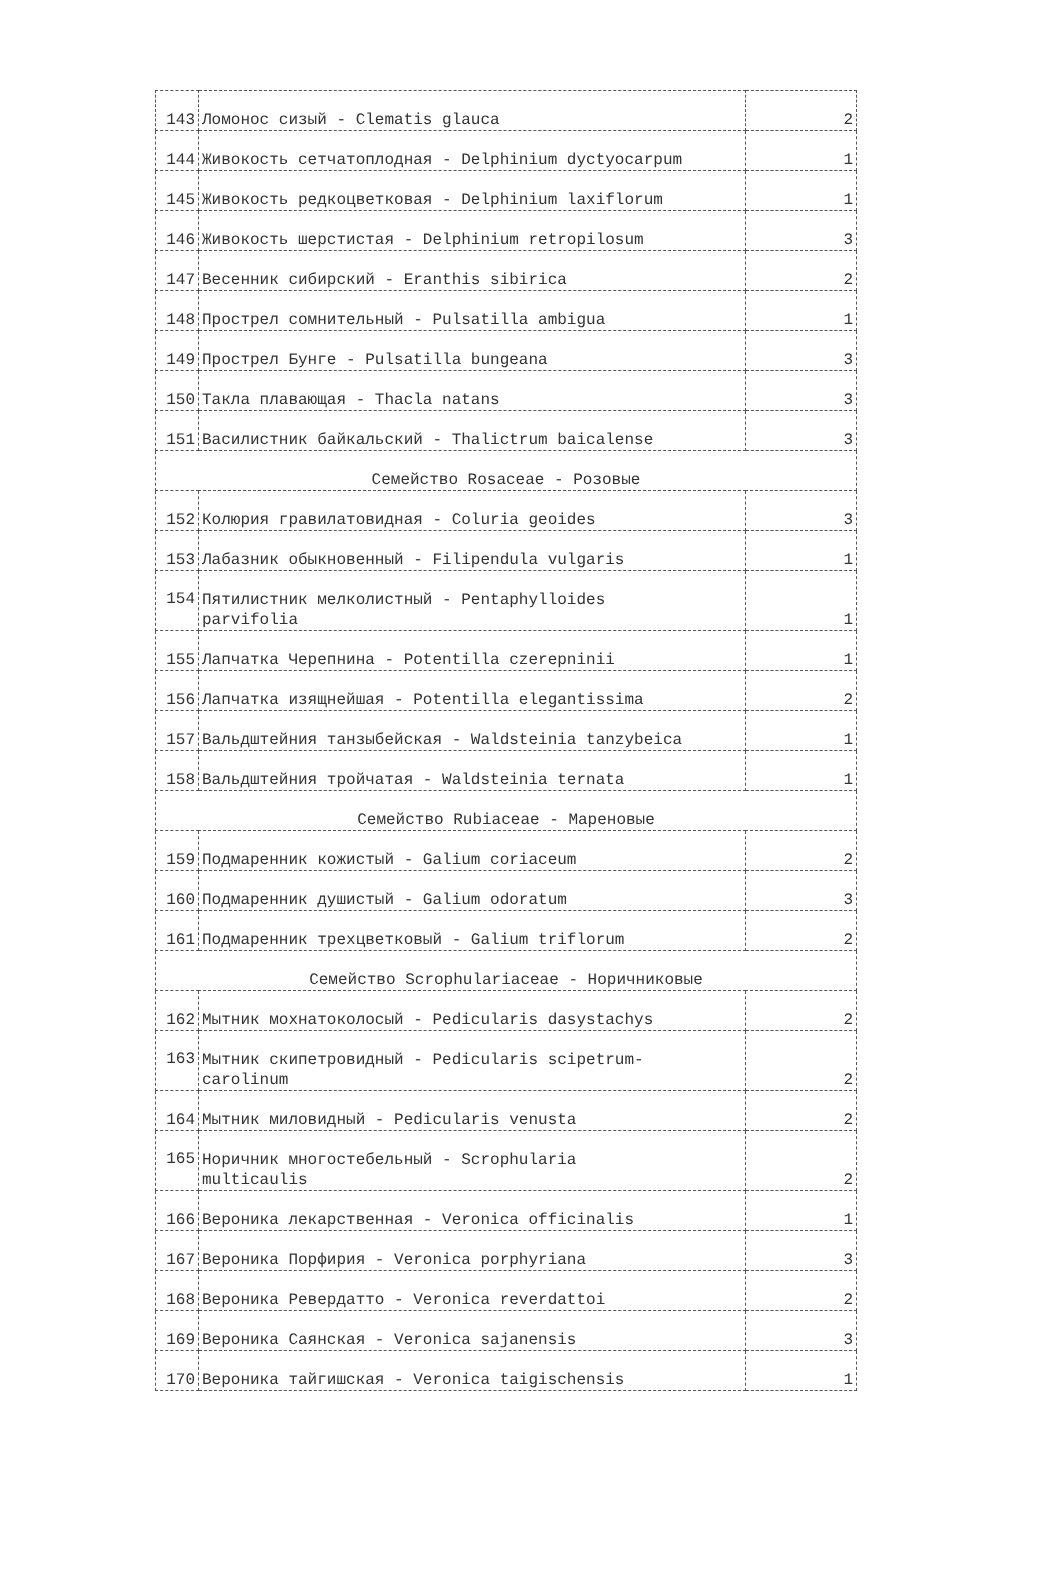| 143 | Ломонос сизый - Clematis glauca | 2 |
| 144 | Живокость сетчатоплодная - Delphinium dyctyocarpum | 1 |
| 145 | Живокость редкоцветковая - Delphinium laxiflorum | 1 |
| 146 | Живокость шерстистая - Delphinium retropilosum | 3 |
| 147 | Весенник сибирский - Eranthis sibirica | 2 |
| 148 | Прострел сомнительный - Pulsatilla ambigua | 1 |
| 149 | Прострел Бунге - Pulsatilla bungeana | 3 |
| 150 | Такла плавающая - Thacla natans | 3 |
| 151 | Василистник байкальский - Thalictrum baicalense | 3 |
| Семейство Rosaceae - Розовые | | |
| 152 | Колюрия гравилатовидная - Coluria geoides | 3 |
| 153 | Лабазник обыкновенный - Filipendula vulgaris | 1 |
| 154 | Пятилистник мелколистный - Pentaphylloides parvifolia | 1 |
| 155 | Лапчатка Черепнина - Potentilla czerepninii | 1 |
| 156 | Лапчатка изящнейшая - Potentilla elegantissima | 2 |
| 157 | Вальдштейния танзыбейская - Waldsteinia tanzybeica | 1 |
| 158 | Вальдштейния тройчатая - Waldsteinia ternata | 1 |
| Семейство Rubiaceae - Мареновые | | |
| 159 | Подмаренник кожистый - Galium coriaceum | 2 |
| 160 | Подмаренник душистый - Galium odoratum | 3 |
| 161 | Подмаренник трехцветковый - Galium triflorum | 2 |
| Семейство Scrophulariaceae - Норичниковые | | |
| 162 | Мытник мохнатоколосый - Pedicularis dasystachys | 2 |
| 163 | Мытник скипетровидный - Pedicularis scipetrum- carolinum | 2 |
| 164 | Мытник миловидный - Pedicularis venusta | 2 |
| 165 | Норичник многостебельный - Scrophularia multicaulis | 2 |
| 166 | Вероника лекарственная - Veronica officinalis | 1 |
| 167 | Вероника Порфирия - Veronica porphyriana | 3 |
| 168 | Вероника Ревердатто - Veronica reverdattoi | 2 |
| 169 | Вероника Саянская - Veronica sajanensis | 3 |
| 170 | Вероника тайгишская - Veronica taigischensis | 1 |